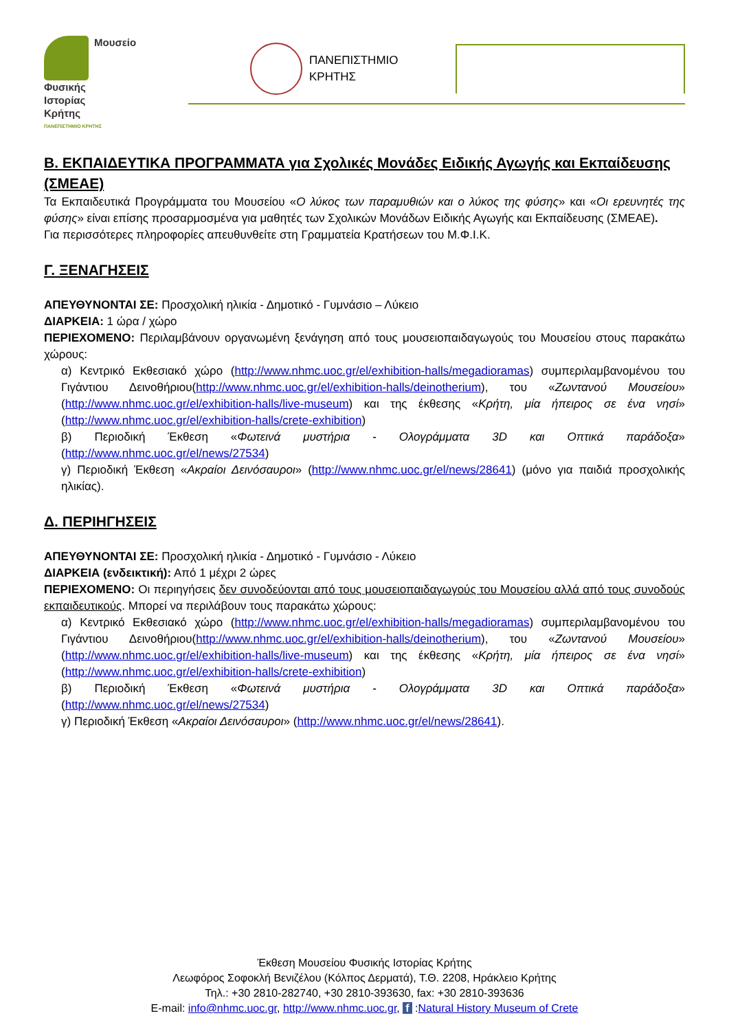Μουσείο
Φυσικής
Ιστορίας
Κρήτης
ΠΑΝΕΠΙΣΤΗΜΙΟ ΚΡΗΤΗΣ
ΠΑΝΕΠΙΣΤΗΜΙΟ
ΚΡΗΤΗΣ
Β. ΕΚΠΑΙΔΕΥΤΙΚΑ ΠΡΟΓΡΑΜΜΑΤΑ για Σχολικές Μονάδες Ειδικής Αγωγής και Εκπαίδευσης (ΣΜΕΑΕ)
Τα Εκπαιδευτικά Προγράμματα του Μουσείου «Ο λύκος των παραμυθιών και ο λύκος της φύσης» και «Οι ερευνητές της φύσης» είναι επίσης προσαρμοσμένα για μαθητές των Σχολικών Μονάδων Ειδικής Αγωγής και Εκπαίδευσης (ΣΜΕΑΕ).
Για περισσότερες πληροφορίες απευθυνθείτε στη Γραμματεία Κρατήσεων του Μ.Φ.Ι.Κ.
Γ. ΞΕΝΑΓΗΣΕΙΣ
ΑΠΕΥΘΥΝΟΝΤΑΙ ΣΕ: Προσχολική ηλικία - Δημοτικό - Γυμνάσιο – Λύκειο
ΔΙΑΡΚΕΙΑ: 1 ώρα / χώρο
ΠΕΡΙΕΧΟΜΕΝΟ: Περιλαμβάνουν οργανωμένη ξενάγηση από τους μουσειοπαιδαγωγούς του Μουσείου στους παρακάτω χώρους:
α) Κεντρικό Εκθεσιακό χώρο (http://www.nhmc.uoc.gr/el/exhibition-halls/megadioramas) συμπεριλαμβανομένου του Γιγάντιου Δεινοθήριου(http://www.nhmc.uoc.gr/el/exhibition-halls/deinotherium), του «Ζωντανού Μουσείου» (http://www.nhmc.uoc.gr/el/exhibition-halls/live-museum) και της έκθεσης «Κρήτη, μία ήπειρος σε ένα νησί» (http://www.nhmc.uoc.gr/el/exhibition-halls/crete-exhibition)
β) Περιοδική Έκθεση «Φωτεινά μυστήρια - Ολογράμματα 3D και Οπτικά παράδοξα» (http://www.nhmc.uoc.gr/el/news/27534)
γ) Περιοδική Έκθεση «Ακραίοι Δεινόσαυροι» (http://www.nhmc.uoc.gr/el/news/28641) (μόνο για παιδιά προσχολικής ηλικίας).
Δ. ΠΕΡΙΗΓΗΣΕΙΣ
ΑΠΕΥΘΥΝΟΝΤΑΙ ΣΕ: Προσχολική ηλικία - Δημοτικό - Γυμνάσιο - Λύκειο
ΔΙΑΡΚΕΙΑ (ενδεικτική): Από 1 μέχρι 2 ώρες
ΠΕΡΙΕΧΟΜΕΝΟ: Οι περιηγήσεις δεν συνοδεύονται από τους μουσειοπαιδαγωγούς του Μουσείου αλλά από τους συνοδούς εκπαιδευτικούς. Μπορεί να περιλάβουν τους παρακάτω χώρους:
α) Κεντρικό Εκθεσιακό χώρο (http://www.nhmc.uoc.gr/el/exhibition-halls/megadioramas) συμπεριλαμβανομένου του Γιγάντιου Δεινοθήριου(http://www.nhmc.uoc.gr/el/exhibition-halls/deinotherium), του «Ζωντανού Μουσείου» (http://www.nhmc.uoc.gr/el/exhibition-halls/live-museum) και της έκθεσης «Κρήτη, μία ήπειρος σε ένα νησί» (http://www.nhmc.uoc.gr/el/exhibition-halls/crete-exhibition)
β) Περιοδική Έκθεση «Φωτεινά μυστήρια - Ολογράμματα 3D και Οπτικά παράδοξα» (http://www.nhmc.uoc.gr/el/news/27534)
γ) Περιοδική Έκθεση «Ακραίοι Δεινόσαυροι» (http://www.nhmc.uoc.gr/el/news/28641).
Έκθεση Μουσείου Φυσικής Ιστορίας Κρήτης
Λεωφόρος Σοφοκλή Βενιζέλου (Κόλπος Δερματά), Τ.Θ. 2208, Ηράκλειο Κρήτης
Τηλ.: +30 2810-282740, +30 2810-393630, fax: +30 2810-393636
E-mail: info@nhmc.uoc.gr, http://www.nhmc.uoc.gr, f :Natural History Museum of Crete